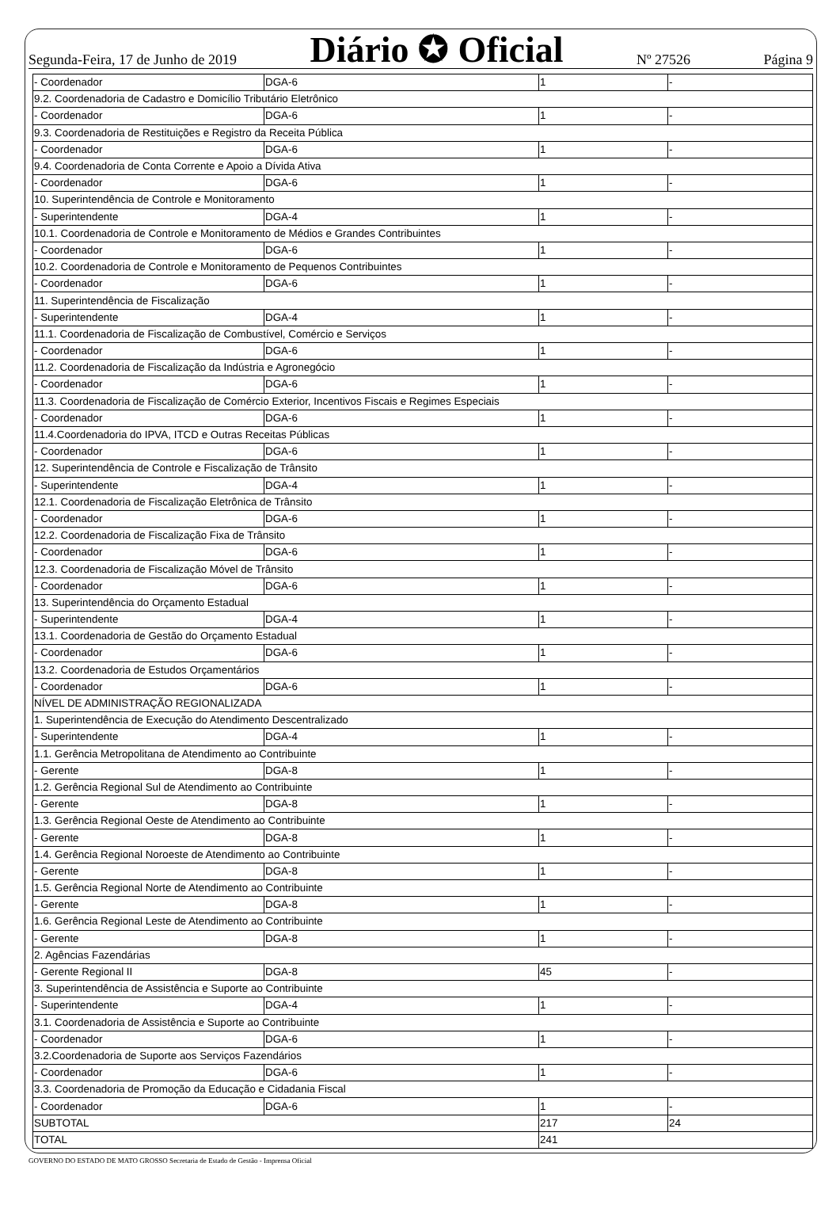Segunda-Feira, 17 de Junho de 2019 Diário ✪ Oficial Nº 27526 Página 9
| - Coordenador | DGA-6 | 1 | - |
| 9.2. Coordenadoria de Cadastro e Domicílio Tributário Eletrônico | | | |
| - Coordenador | DGA-6 | 1 | - |
| 9.3. Coordenadoria de Restituições e Registro da Receita Pública | | | |
| - Coordenador | DGA-6 | 1 | - |
| 9.4. Coordenadoria de Conta Corrente e Apoio a Dívida Ativa | | | |
| - Coordenador | DGA-6 | 1 | - |
| 10. Superintendência de Controle e Monitoramento | | | |
| - Superintendente | DGA-4 | 1 | - |
| 10.1. Coordenadoria de Controle e Monitoramento de Médios e Grandes Contribuintes | | | |
| - Coordenador | DGA-6 | 1 | - |
| 10.2. Coordenadoria de Controle e Monitoramento de Pequenos Contribuintes | | | |
| - Coordenador | DGA-6 | 1 | - |
| 11. Superintendência de Fiscalização | | | |
| - Superintendente | DGA-4 | 1 | - |
| 11.1. Coordenadoria de Fiscalização de Combustível, Comércio e Serviços | | | |
| - Coordenador | DGA-6 | 1 | - |
| 11.2. Coordenadoria de Fiscalização da Indústria e Agronegócio | | | |
| - Coordenador | DGA-6 | 1 | - |
| 11.3. Coordenadoria de Fiscalização de Comércio Exterior, Incentivos Fiscais e Regimes Especiais | | | |
| - Coordenador | DGA-6 | 1 | - |
| 11.4.Coordenadoria do IPVA, ITCD e Outras Receitas Públicas | | | |
| - Coordenador | DGA-6 | 1 | - |
| 12. Superintendência de Controle e Fiscalização de Trânsito | | | |
| - Superintendente | DGA-4 | 1 | - |
| 12.1. Coordenadoria de Fiscalização Eletrônica de Trânsito | | | |
| - Coordenador | DGA-6 | 1 | - |
| 12.2. Coordenadoria de Fiscalização Fixa de Trânsito | | | |
| - Coordenador | DGA-6 | 1 | - |
| 12.3. Coordenadoria de Fiscalização Móvel de Trânsito | | | |
| - Coordenador | DGA-6 | 1 | - |
| 13. Superintendência do Orçamento Estadual | | | |
| - Superintendente | DGA-4 | 1 | - |
| 13.1. Coordenadoria de Gestão do Orçamento Estadual | | | |
| - Coordenador | DGA-6 | 1 | - |
| 13.2. Coordenadoria de Estudos Orçamentários | | | |
| - Coordenador | DGA-6 | 1 | - |
| NÍVEL DE ADMINISTRAÇÃO REGIONALIZADA | | | |
| 1. Superintendência de Execução do Atendimento Descentralizado | | | |
| - Superintendente | DGA-4 | 1 | - |
| 1.1. Gerência Metropolitana de Atendimento ao Contribuinte | | | |
| - Gerente | DGA-8 | 1 | - |
| 1.2. Gerência Regional Sul de Atendimento ao Contribuinte | | | |
| - Gerente | DGA-8 | 1 | - |
| 1.3. Gerência Regional Oeste de Atendimento ao Contribuinte | | | |
| - Gerente | DGA-8 | 1 | - |
| 1.4. Gerência Regional Noroeste de Atendimento ao Contribuinte | | | |
| - Gerente | DGA-8 | 1 | - |
| 1.5. Gerência Regional Norte de Atendimento ao Contribuinte | | | |
| - Gerente | DGA-8 | 1 | - |
| 1.6. Gerência Regional Leste de Atendimento ao Contribuinte | | | |
| - Gerente | DGA-8 | 1 | - |
| 2. Agências Fazendárias | | | |
| - Gerente Regional II | DGA-8 | 45 | - |
| 3. Superintendência de Assistência e Suporte ao Contribuinte | | | |
| - Superintendente | DGA-4 | 1 | - |
| 3.1. Coordenadoria de Assistência e Suporte ao Contribuinte | | | |
| - Coordenador | DGA-6 | 1 | - |
| 3.2.Coordenadoria de Suporte aos Serviços Fazendários | | | |
| - Coordenador | DGA-6 | 1 | - |
| 3.3. Coordenadoria de Promoção da Educação e Cidadania Fiscal | | | |
| - Coordenador | DGA-6 | 1 | - |
| SUBTOTAL | | 217 | 24 |
| TOTAL | | 241 | |
GOVERNO DO ESTADO DE MATO GROSSO Secretaria de Estado de Gestão - Imprensa Oficial